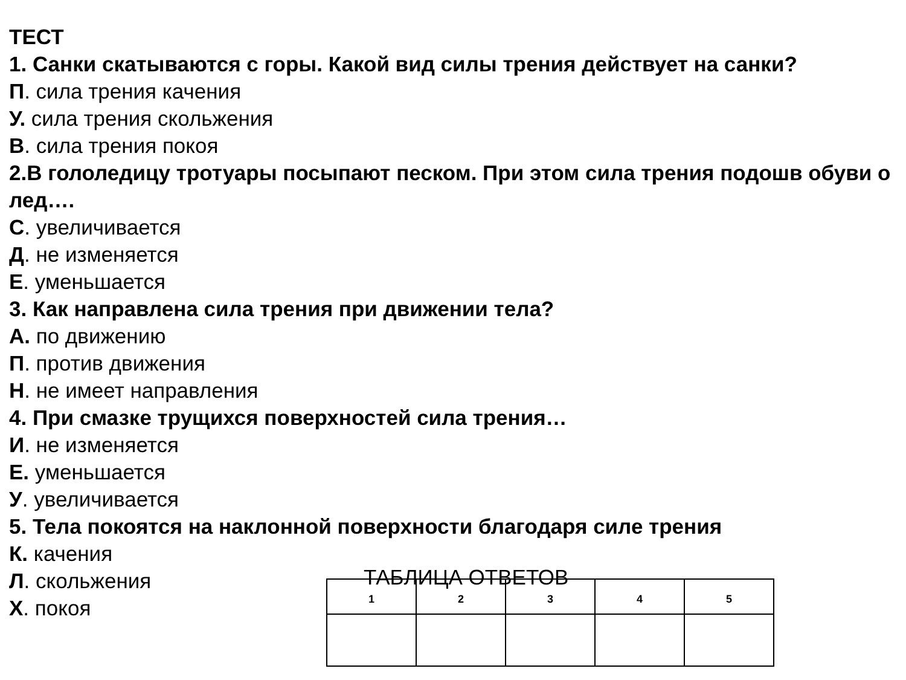ТЕСТ
1. Санки скатываются с горы. Какой вид силы трения действует на санки?
П. сила трения качения
У. сила трения скольжения
В. сила трения покоя
2.В гололедицу тротуары посыпают песком. При этом сила трения подошв обуви о лед….
С. увеличивается
Д. не изменяется
Е. уменьшается
3. Как направлена сила трения при движении тела?
А. по движению
П. против движения
Н. не имеет направления
4. При смазке трущихся поверхностей сила трения…
И. не изменяется
Е. уменьшается
У. увеличивается
5. Тела покоятся на наклонной поверхности благодаря силе трения
К. качения
Л. скольжения
Х. покоя
ТАБЛИЦА ОТВЕТОВ
| 1 | 2 | 3 | 4 | 5 |
| --- | --- | --- | --- | --- |